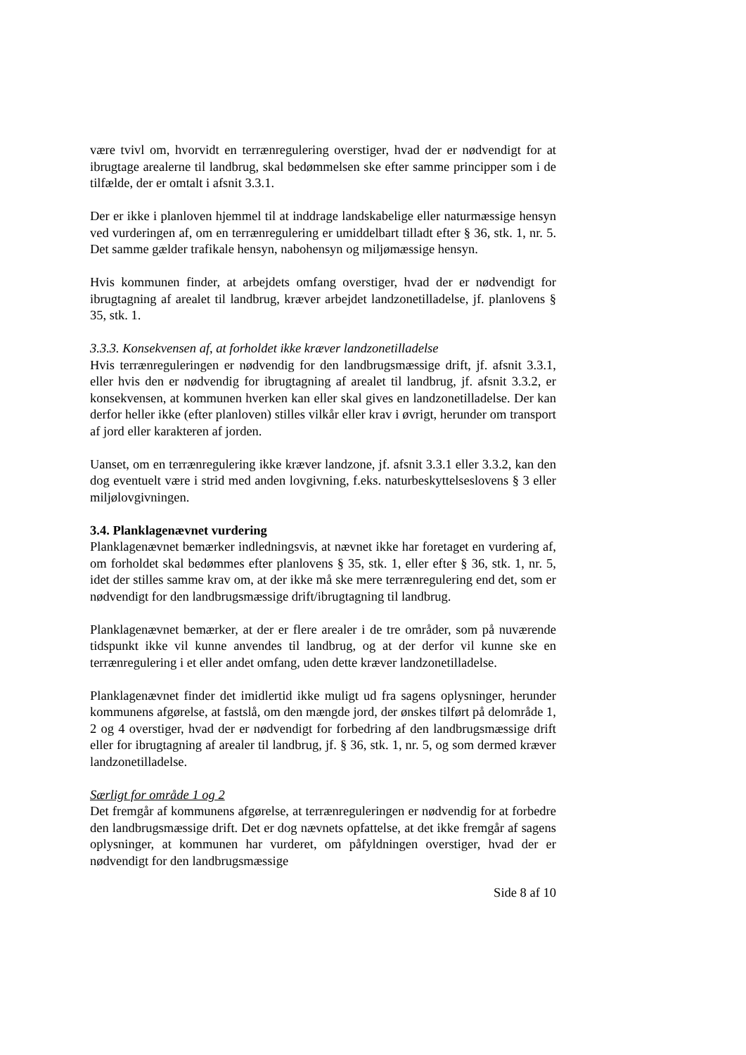være tvivl om, hvorvidt en terrænregulering overstiger, hvad der er nødvendigt for at ibrugtage arealerne til landbrug, skal bedømmelsen ske efter samme principper som i de tilfælde, der er omtalt i afsnit 3.3.1.
Der er ikke i planloven hjemmel til at inddrage landskabelige eller naturmæssige hensyn ved vurderingen af, om en terrænregulering er umiddelbart tilladt efter § 36, stk. 1, nr. 5. Det samme gælder trafikale hensyn, nabohensyn og miljømæssige hensyn.
Hvis kommunen finder, at arbejdets omfang overstiger, hvad der er nødvendigt for ibrugtagning af arealet til landbrug, kræver arbejdet landzonetilladelse, jf. planlovens § 35, stk. 1.
3.3.3. Konsekvensen af, at forholdet ikke kræver landzonetilladelse
Hvis terrænreguleringen er nødvendig for den landbrugsmæssige drift, jf. afsnit 3.3.1, eller hvis den er nødvendig for ibrugtagning af arealet til landbrug, jf. afsnit 3.3.2, er konsekvensen, at kommunen hverken kan eller skal gives en landzonetilladelse. Der kan derfor heller ikke (efter planloven) stilles vilkår eller krav i øvrigt, herunder om transport af jord eller karakteren af jorden.
Uanset, om en terrænregulering ikke kræver landzone, jf. afsnit 3.3.1 eller 3.3.2, kan den dog eventuelt være i strid med anden lovgivning, f.eks. naturbeskyttelseslovens § 3 eller miljølovgivningen.
3.4. Planklagenævnet vurdering
Planklagenævnet bemærker indledningsvis, at nævnet ikke har foretaget en vurdering af, om forholdet skal bedømmes efter planlovens § 35, stk. 1, eller efter § 36, stk. 1, nr. 5, idet der stilles samme krav om, at der ikke må ske mere terrænregulering end det, som er nødvendigt for den landbrugsmæssige drift/ibrugtagning til landbrug.
Planklagenævnet bemærker, at der er flere arealer i de tre områder, som på nuværende tidspunkt ikke vil kunne anvendes til landbrug, og at der derfor vil kunne ske en terrænregulering i et eller andet omfang, uden dette kræver landzonetilladelse.
Planklagenævnet finder det imidlertid ikke muligt ud fra sagens oplysninger, herunder kommunens afgørelse, at fastslå, om den mængde jord, der ønskes tilført på delområde 1, 2 og 4 overstiger, hvad der er nødvendigt for forbedring af den landbrugsmæssige drift eller for ibrugtagning af arealer til landbrug, jf. § 36, stk. 1, nr. 5, og som dermed kræver landzonetilladelse.
Særligt for område 1 og 2
Det fremgår af kommunens afgørelse, at terrænreguleringen er nødvendig for at forbedre den landbrugsmæssige drift. Det er dog nævnets opfattelse, at det ikke fremgår af sagens oplysninger, at kommunen har vurderet, om påfyldningen overstiger, hvad der er nødvendigt for den landbrugsmæssige
Side 8 af 10